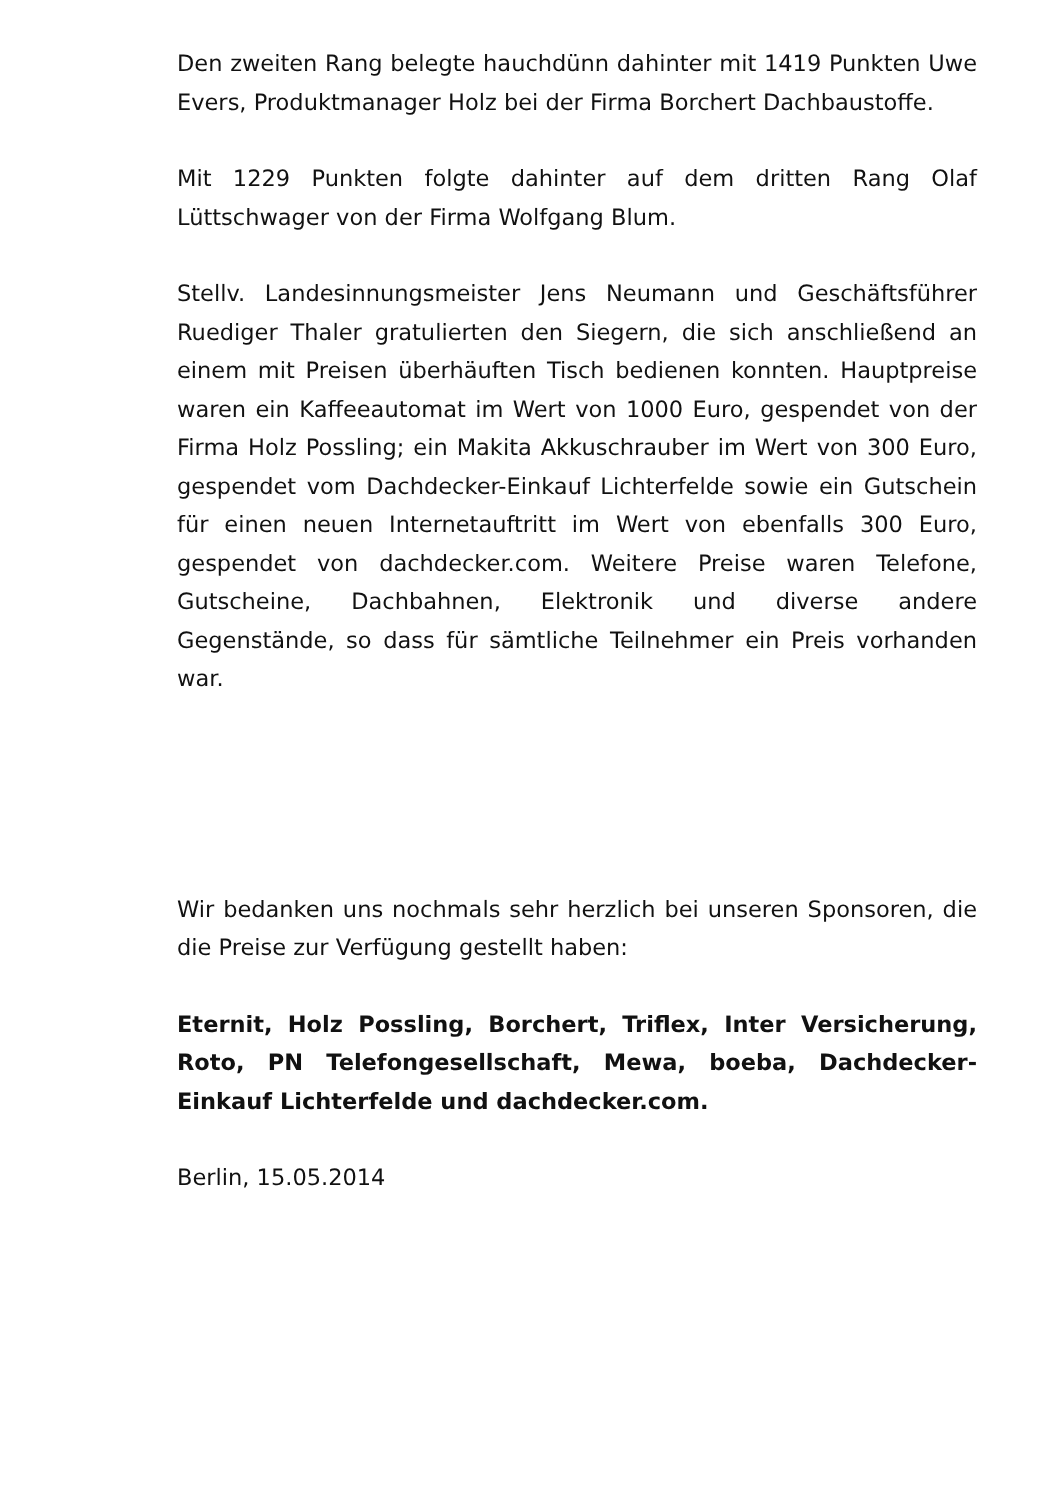Den zweiten Rang belegte hauchdünn dahinter mit 1419 Punkten Uwe Evers, Produktmanager Holz bei der Firma Borchert Dachbaustoffe.
Mit 1229 Punkten folgte dahinter auf dem dritten Rang Olaf Lüttschwager von der Firma Wolfgang Blum.
Stellv. Landesinnungsmeister Jens Neumann und Geschäftsführer Ruediger Thaler gratulierten den Siegern, die sich anschließend an einem mit Preisen überhäuften Tisch bedienen konnten. Hauptpreise waren ein Kaffeeautomat im Wert von 1000 Euro, gespendet von der Firma Holz Possling; ein Makita Akkuschrauber im Wert von 300 Euro, gespendet vom Dachdecker-Einkauf Lichterfelde sowie ein Gutschein für einen neuen Internetauftritt im Wert von ebenfalls 300 Euro, gespendet von dachdecker.com. Weitere Preise waren Telefone, Gutscheine, Dachbahnen, Elektronik und diverse andere Gegenstände, so dass für sämtliche Teilnehmer ein Preis vorhanden war.
Wir bedanken uns nochmals sehr herzlich bei unseren Sponsoren, die die Preise zur Verfügung gestellt haben:
Eternit, Holz Possling, Borchert, Triflex, Inter Versicherung, Roto, PN Telefongesellschaft, Mewa, boeba, Dachdecker-Einkauf Lichterfelde und dachdecker.com.
Berlin, 15.05.2014